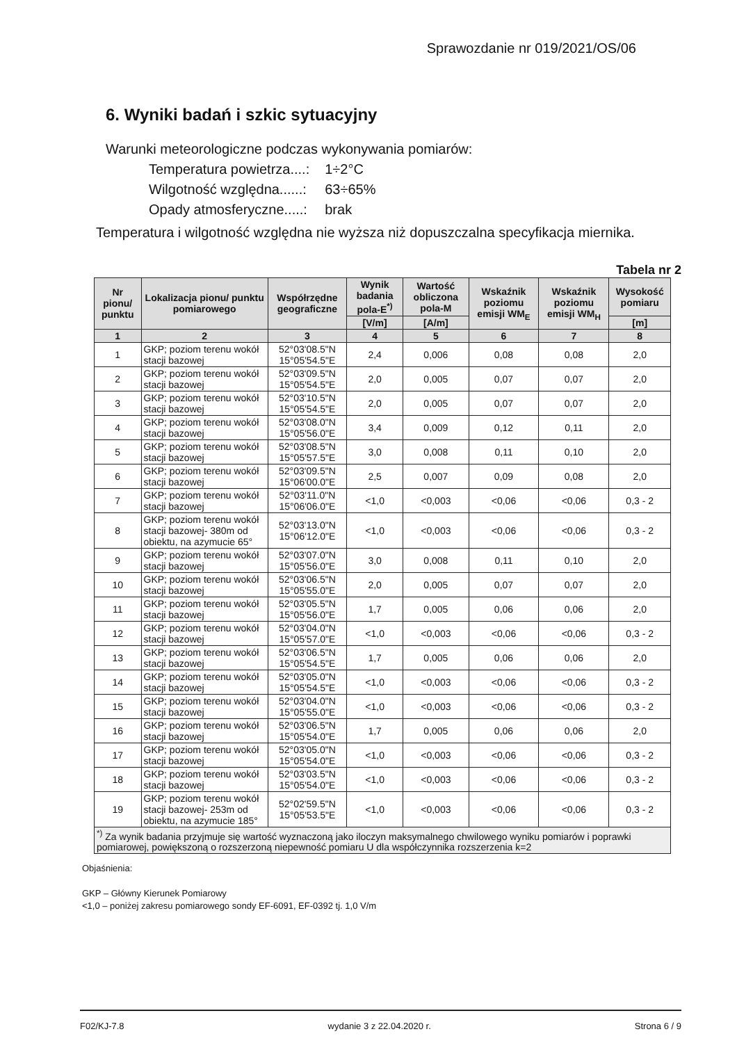Sprawozdanie nr 019/2021/OS/06
6. Wyniki badań i szkic sytuacyjny
Warunki meteorologiczne podczas wykonywania pomiarów:
| Temperatura powietrza....: | 1÷2°C |
| Wilgotność względna......: | 63÷65% |
| Opady atmosferyczne.....: | brak |
Temperatura i wilgotność względna nie wyższa niż dopuszczalna specyfikacja miernika.
Tabela nr 2
| Nr pionu/ punktu | Lokalizacja pionu/ punktu pomiarowego | Współrzędne geograficzne | Wynik badania pola-E<sup>*)</sup> | Wartość obliczona pola-M | Wskaźnik poziomu emisji WM<sub>E</sub> | Wskaźnik poziomu emisji WM<sub>H</sub> | Wysokość pomiaru |
| --- | --- | --- | --- | --- | --- | --- | --- |
| | | | [V/m] | [A/m] | | | [m] |
| 1 | 2 | 3 | 4 | 5 | 6 | 7 | 8 |
| 1 | GKP; poziom terenu wokół stacji bazowej | 52°03'08.5"N 15°05'54.5"E | 2,4 | 0,006 | 0,08 | 0,08 | 2,0 |
| 2 | GKP; poziom terenu wokół stacji bazowej | 52°03'09.5"N 15°05'54.5"E | 2,0 | 0,005 | 0,07 | 0,07 | 2,0 |
| 3 | GKP; poziom terenu wokół stacji bazowej | 52°03'10.5"N 15°05'54.5"E | 2,0 | 0,005 | 0,07 | 0,07 | 2,0 |
| 4 | GKP; poziom terenu wokół stacji bazowej | 52°03'08.0"N 15°05'56.0"E | 3,4 | 0,009 | 0,12 | 0,11 | 2,0 |
| 5 | GKP; poziom terenu wokół stacji bazowej | 52°03'08.5"N 15°05'57.5"E | 3,0 | 0,008 | 0,11 | 0,10 | 2,0 |
| 6 | GKP; poziom terenu wokół stacji bazowej | 52°03'09.5"N 15°06'00.0"E | 2,5 | 0,007 | 0,09 | 0,08 | 2,0 |
| 7 | GKP; poziom terenu wokół stacji bazowej | 52°03'11.0"N 15°06'06.0"E | <1,0 | <0,003 | <0,06 | <0,06 | 0,3 - 2 |
| 8 | GKP; poziom terenu wokół stacji bazowej- 380m od obiektu, na azymucie 65° | 52°03'13.0"N 15°06'12.0"E | <1,0 | <0,003 | <0,06 | <0,06 | 0,3 - 2 |
| 9 | GKP; poziom terenu wokół stacji bazowej | 52°03'07.0"N 15°05'56.0"E | 3,0 | 0,008 | 0,11 | 0,10 | 2,0 |
| 10 | GKP; poziom terenu wokół stacji bazowej | 52°03'06.5"N 15°05'55.0"E | 2,0 | 0,005 | 0,07 | 0,07 | 2,0 |
| 11 | GKP; poziom terenu wokół stacji bazowej | 52°03'05.5"N 15°05'56.0"E | 1,7 | 0,005 | 0,06 | 0,06 | 2,0 |
| 12 | GKP; poziom terenu wokół stacji bazowej | 52°03'04.0"N 15°05'57.0"E | <1,0 | <0,003 | <0,06 | <0,06 | 0,3 - 2 |
| 13 | GKP; poziom terenu wokół stacji bazowej | 52°03'06.5"N 15°05'54.5"E | 1,7 | 0,005 | 0,06 | 0,06 | 2,0 |
| 14 | GKP; poziom terenu wokół stacji bazowej | 52°03'05.0"N 15°05'54.5"E | <1,0 | <0,003 | <0,06 | <0,06 | 0,3 - 2 |
| 15 | GKP; poziom terenu wokół stacji bazowej | 52°03'04.0"N 15°05'55.0"E | <1,0 | <0,003 | <0,06 | <0,06 | 0,3 - 2 |
| 16 | GKP; poziom terenu wokół stacji bazowej | 52°03'06.5"N 15°05'54.0"E | 1,7 | 0,005 | 0,06 | 0,06 | 2,0 |
| 17 | GKP; poziom terenu wokół stacji bazowej | 52°03'05.0"N 15°05'54.0"E | <1,0 | <0,003 | <0,06 | <0,06 | 0,3 - 2 |
| 18 | GKP; poziom terenu wokół stacji bazowej | 52°03'03.5"N 15°05'54.0"E | <1,0 | <0,003 | <0,06 | <0,06 | 0,3 - 2 |
| 19 | GKP; poziom terenu wokół stacji bazowej- 253m od obiektu, na azymucie 185° | 52°02'59.5"N 15°05'53.5"E | <1,0 | <0,003 | <0,06 | <0,06 | 0,3 - 2 |
| <sup>*)</sup> Za wynik badania przyjmuje się wartość wyznaczoną jako iloczyn maksymalnego chwilowego wyniku pomiarów i poprawki pomiarowej, powiększoną o rozszerzoną niepewność pomiaru U dla współczynnika rozszerzenia k=2 | | | | | | | |
Objaśnienia:
GKP – Główny Kierunek Pomiarowy
<1,0 – poniżej zakresu pomiarowego sondy EF-6091, EF-0392 tj. 1,0 V/m
F02/KJ-7.8 wydanie 3 z 22.04.2020 r. Strona 6 / 9